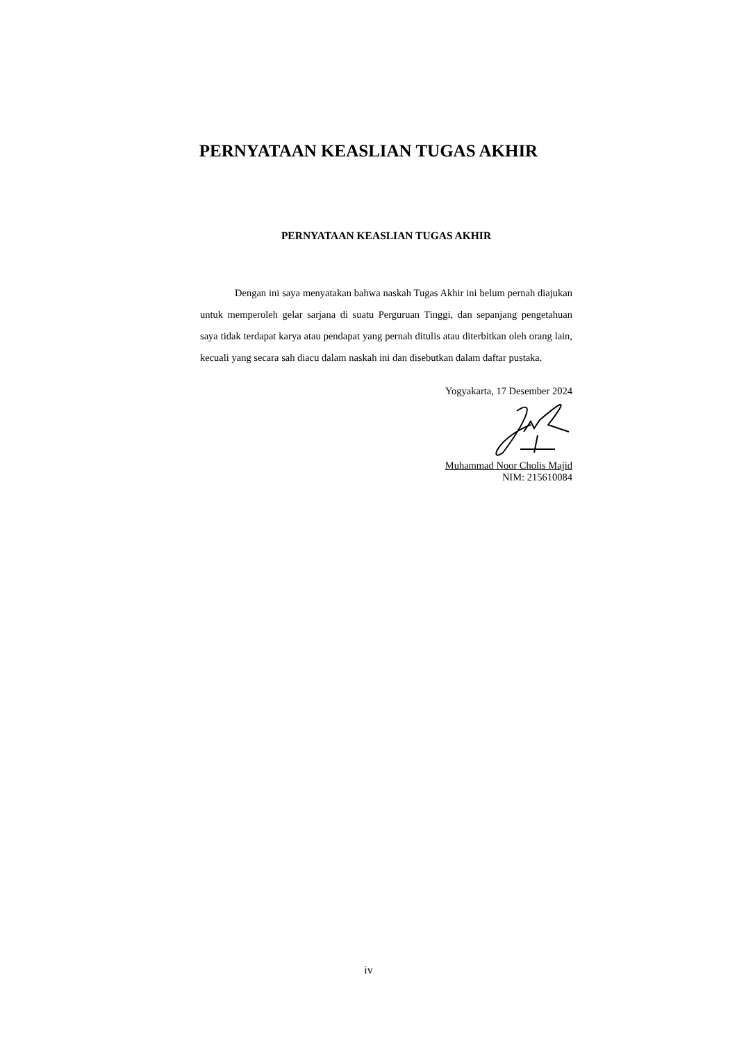PERNYATAAN KEASLIAN TUGAS AKHIR
PERNYATAAN KEASLIAN TUGAS AKHIR
Dengan ini saya menyatakan bahwa naskah Tugas Akhir ini belum pernah diajukan untuk memperoleh gelar sarjana di suatu Perguruan Tinggi, dan sepanjang pengetahuan saya tidak terdapat karya atau pendapat yang pernah ditulis atau diterbitkan oleh orang lain, kecuali yang secara sah diacu dalam naskah ini dan disebutkan dalam daftar pustaka.
Yogyakarta, 17 Desember 2024
Muhammad Noor Cholis Majid
NIM: 215610084
iv